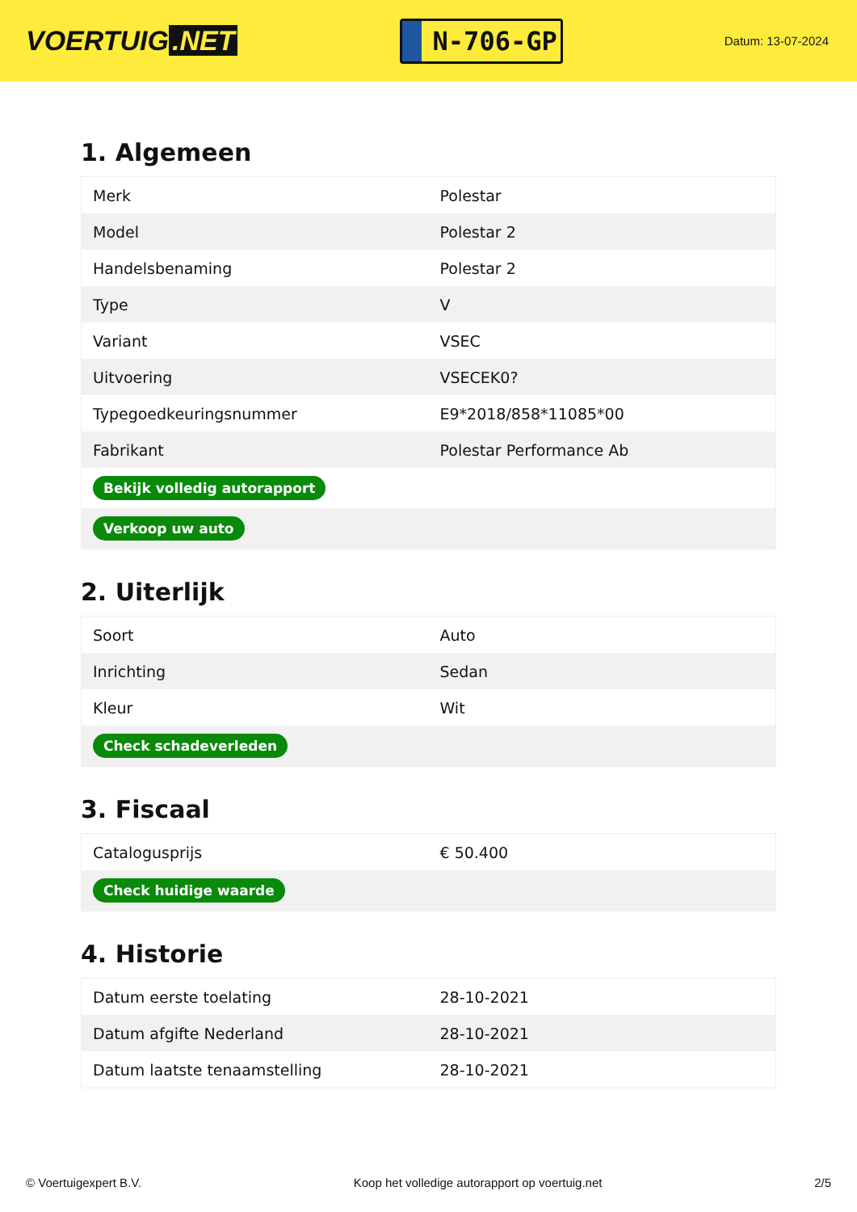VOERTUIG.NET
N-706-GP
Datum: 13-07-2024
1. Algemeen
| Merk | Polestar |
| Model | Polestar 2 |
| Handelsbenaming | Polestar 2 |
| Type | V |
| Variant | VSEC |
| Uitvoering | VSECEK0? |
| Typegoedkeuringsnummer | E9*2018/858*11085*00 |
| Fabrikant | Polestar Performance Ab |
| Bekijk volledig autorapport | |
| Verkoop uw auto | |
2. Uiterlijk
| Soort | Auto |
| Inrichting | Sedan |
| Kleur | Wit |
| Check schadeverleden | |
3. Fiscaal
| Catalogusprijs | € 50.400 |
| Check huidige waarde | |
4. Historie
| Datum eerste toelating | 28-10-2021 |
| Datum afgifte Nederland | 28-10-2021 |
| Datum laatste tenaamstelling | 28-10-2021 |
© Voertuigexpert B.V. Koop het volledige autorapport op voertuig.net 2/5